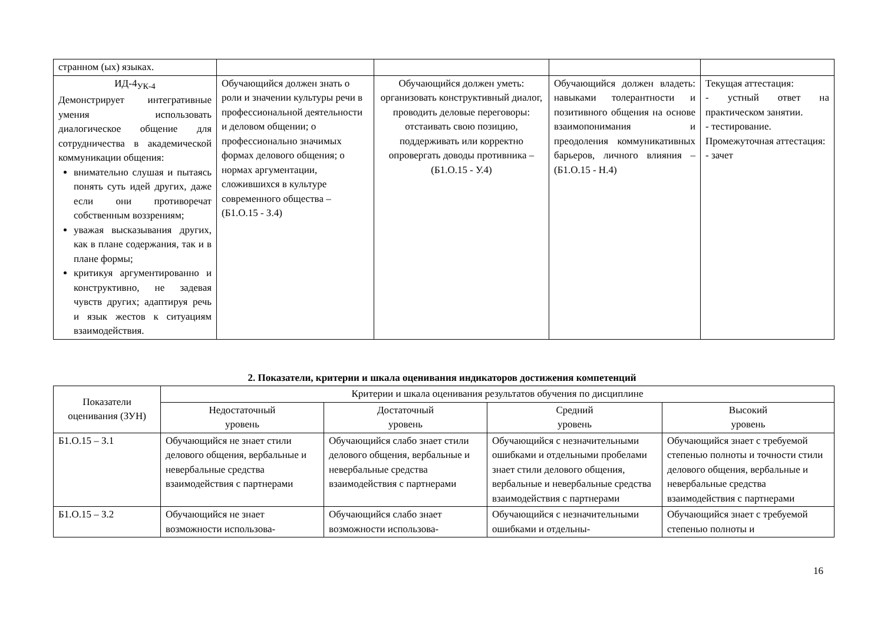| странном (ых) языках. | | | | |
| ИД-4<sub>УК-4</sub> Демонстрирует интегративные умения использовать диалогическое общение для сотрудничества в академической коммуникации общения: внимательно слушая и пытаясь понять суть идей других, даже если они противоречат собственным воззрениям; уважая высказывания других, как в плане содержания, так и в плане формы; критикуя аргументированно и конструктивно, не задевая чувств других; адаптируя речь и язык жестов к ситуациям взаимодействия. | Обучающийся должен знать о роли и значении культуры речи в профессиональной деятельности и деловом общении; о профессионально значимых формах делового общения; о нормах аргументации, сложившихся в культуре современного общества – (Б1.О.15 - З.4) | Обучающийся должен уметь: организовать конструктивный диалог, проводить деловые переговоры: отстаивать свою позицию, поддерживать или корректно опровергать доводы противника – (Б1.О.15 - У.4) | Обучающийся должен владеть: навыками толерантности и позитивного общения на основе взаимопонимания и преодоления коммуникативных барьеров, личного влияния – (Б1.О.15 - Н.4) | Текущая аттестация: - устный ответ на практическом занятии. - тестирование. Промежуточная аттестация: - зачет |
2. Показатели, критерии и шкала оценивания индикаторов достижения компетенций
| Показатели оценивания (ЗУН) | Критерии и шкала оценивания результатов обучения по дисциплине | | | |
| | Недостаточный уровень | Достаточный уровень | Средний уровень | Высокий уровень |
| Б1.О.15 – З.1 | Обучающийся не знает стили делового общения, вербальные и невербальные средства взаимодействия с партнерами | Обучающийся слабо знает стили делового общения, вербальные и невербальные средства взаимодействия с партнерами | Обучающийся с незначительными ошибками и отдельными пробелами знает стили делового общения, вербальные и невербальные средства взаимодействия с партнерами | Обучающийся знает с требуемой степенью полноты и точности стили делового общения, вербальные и невербальные средства взаимодействия с партнерами |
| Б1.О.15 – З.2 | Обучающийся не знает возможности использова- | Обучающийся слабо знает возможности использова- | Обучающийся с незначительными ошибками и отдельны- | Обучающийся знает с требуемой степенью полноты и |
16